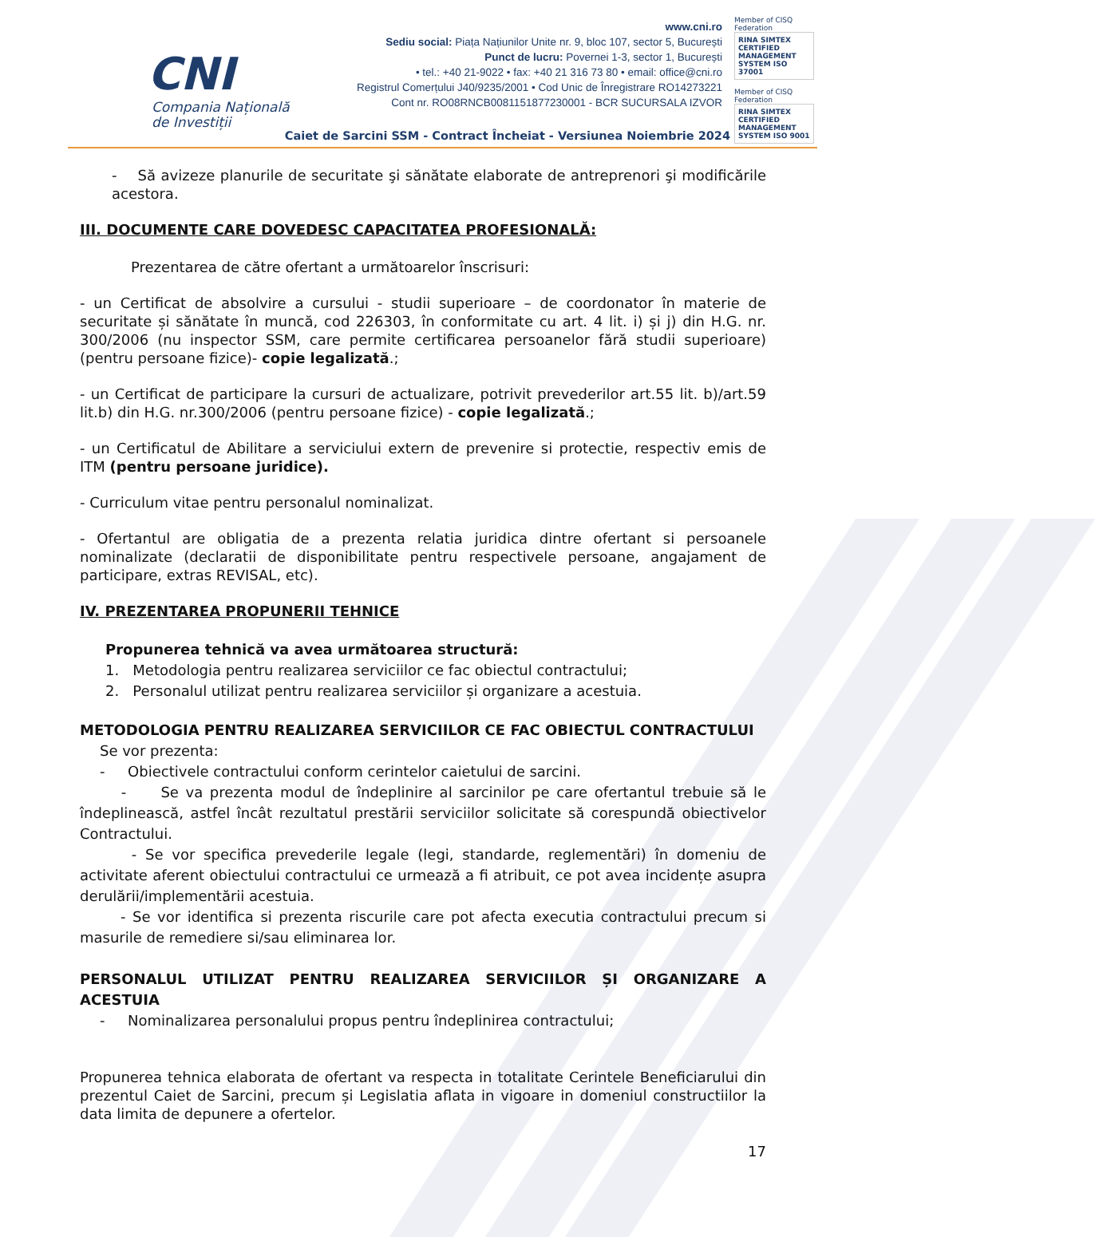CNI
Compania Națională
de Investiții
www.cni.ro
Sediu social: Piața Națiunilor Unite nr. 9, bloc 107, sector 5, București
Punct de lucru: Povernei 1-3, sector 1, București
• tel.: +40 21-9022 • fax: +40 21 316 73 80 • email: office@cni.ro
Registrul Comerțului J40/9235/2001 • Cod Unic de Înregistrare RO14273221
Cont nr. RO08RNCB0081151877230001 - BCR SUCURSALA IZVOR
Member of CISQ Federation
RINA SIMTEX
CERTIFIED MANAGEMENT SYSTEM ISO 37001
Member of CISQ Federation
RINA SIMTEX
CERTIFIED MANAGEMENT SYSTEM ISO 9001
Caiet de Sarcini SSM - Contract Încheiat - Versiunea Noiembrie 2024
- Să avizeze planurile de securitate şi sănătate elaborate de antreprenori şi modificările acestora.
III. DOCUMENTE CARE DOVEDESC CAPACITATEA PROFESIONALĂ:
Prezentarea de către ofertant a următoarelor înscrisuri:
- un Certificat de absolvire a cursului - studii superioare – de coordonator în materie de securitate și sănătate în muncă, cod 226303, în conformitate cu art. 4 lit. i) și j) din H.G. nr. 300/2006 (nu inspector SSM, care permite certificarea persoanelor fără studii superioare) (pentru persoane fizice)- copie legalizată.;
- un Certificat de participare la cursuri de actualizare, potrivit prevederilor art.55 lit. b)/art.59 lit.b) din H.G. nr.300/2006 (pentru persoane fizice) - copie legalizată.;
- un Certificatul de Abilitare a serviciului extern de prevenire si protectie, respectiv emis de ITM (pentru persoane juridice).
- Curriculum vitae pentru personalul nominalizat.
- Ofertantul are obligatia de a prezenta relatia juridica dintre ofertant si persoanele nominalizate (declaratii de disponibilitate pentru respectivele persoane, angajament de participare, extras REVISAL, etc).
IV. PREZENTAREA PROPUNERII TEHNICE
Propunerea tehnică va avea următoarea structură:
1. Metodologia pentru realizarea serviciilor ce fac obiectul contractului;
2. Personalul utilizat pentru realizarea serviciilor și organizare a acestuia.
METODOLOGIA PENTRU REALIZAREA SERVICIILOR CE FAC OBIECTUL CONTRACTULUI
Se vor prezenta:
- Obiectivele contractului conform cerintelor caietului de sarcini.
- Se va prezenta modul de îndeplinire al sarcinilor pe care ofertantul trebuie să le îndeplinească, astfel încât rezultatul prestării serviciilor solicitate să corespundă obiectivelor Contractului.
- Se vor specifica prevederile legale (legi, standarde, reglementări) în domeniu de activitate aferent obiectului contractului ce urmează a fi atribuit, ce pot avea incidențe asupra derulării/implementării acestuia.
- Se vor identifica si prezenta riscurile care pot afecta executia contractului precum si masurile de remediere si/sau eliminarea lor.
PERSONALUL UTILIZAT PENTRU REALIZAREA SERVICIILOR ȘI ORGANIZARE A ACESTUIA
- Nominalizarea personalului propus pentru îndeplinirea contractului;
Propunerea tehnica elaborata de ofertant va respecta in totalitate Cerintele Beneficiarului din prezentul Caiet de Sarcini, precum și Legislatia aflata in vigoare in domeniul constructiilor la data limita de depunere a ofertelor.
17